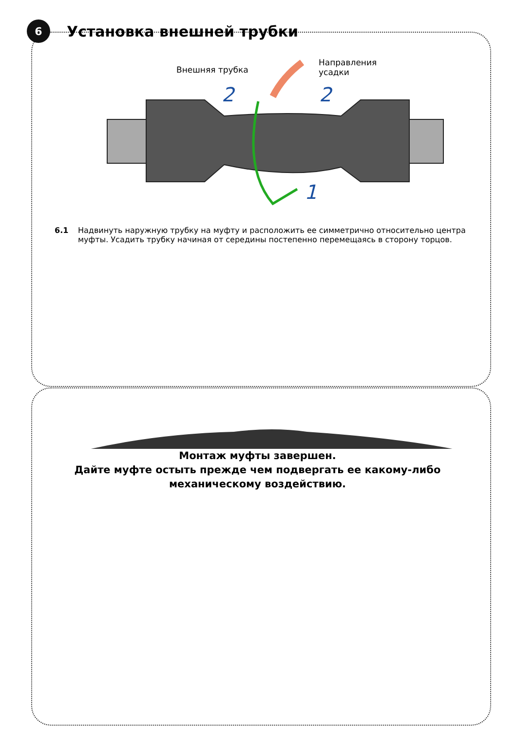6
Установка внешней трубки
Внешняя трубка
Направления
усадки
2
2
1
6.1 Надвинуть наружную трубку на муфту и расположить ее симметрично относительно центра муфты. Усадить трубку начиная от середины постепенно перемещаясь в сторону торцов.
Монтаж муфты завершен.
Дайте муфте остыть прежде чем подвергать ее какому-либо
механическому воздействию.